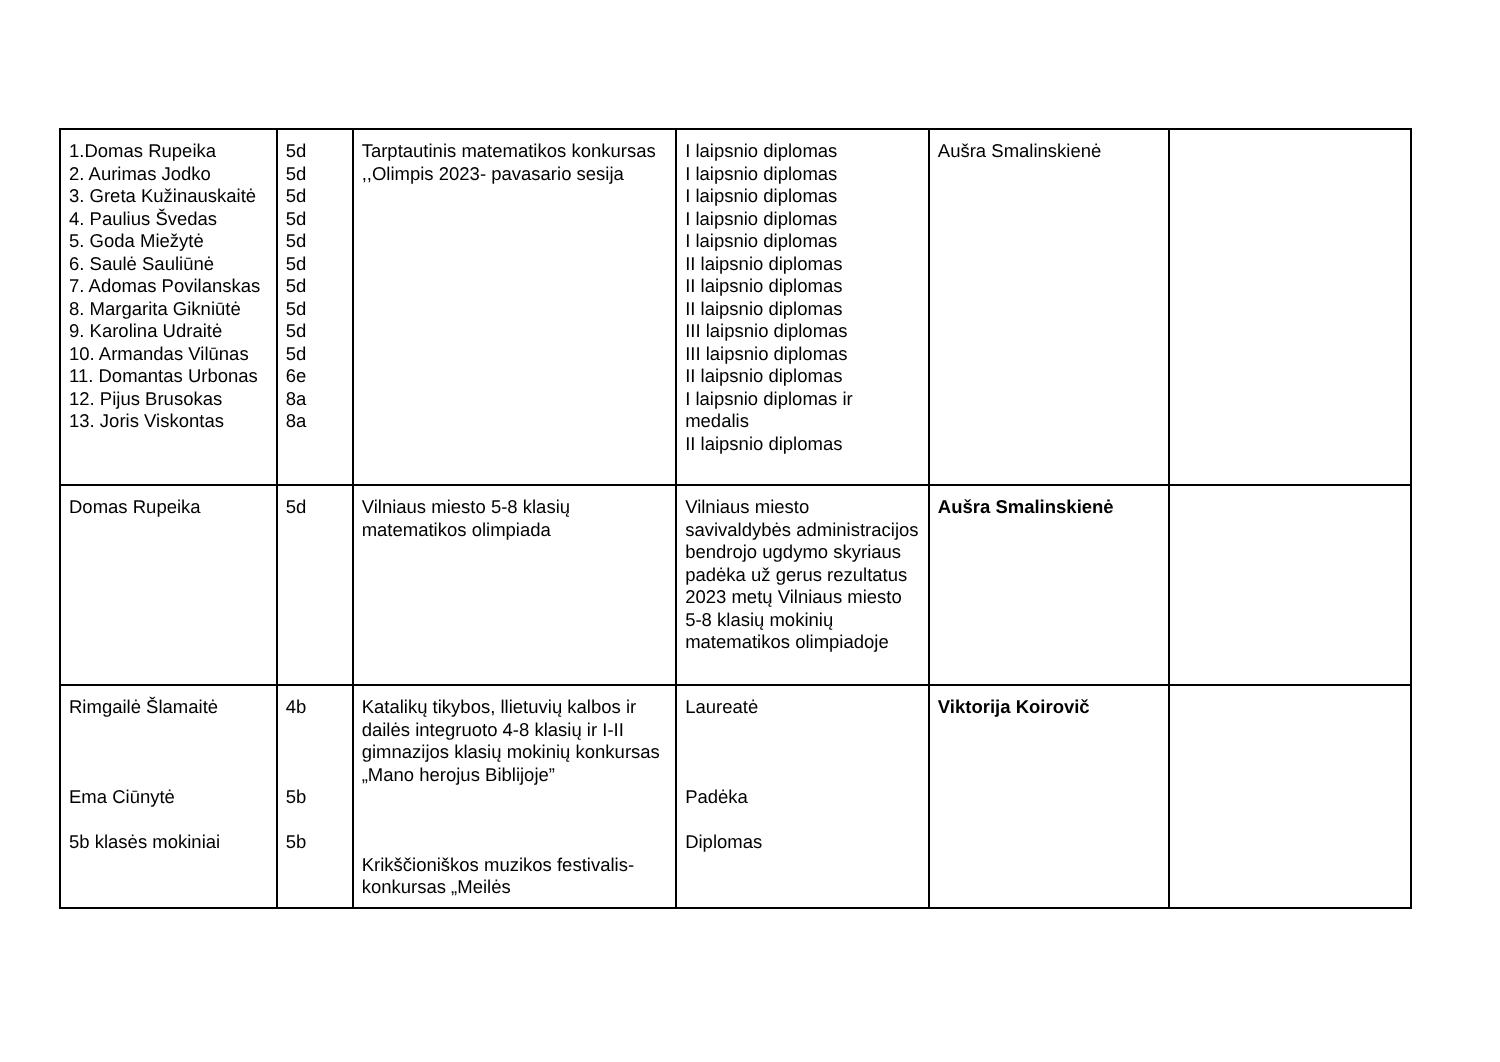| 1.Domas Rupeika 2. Aurimas Jodko 3. Greta Kužinauskaitė 4. Paulius Švedas 5. Goda Miežytė 6. Saulė Sauliūnė 7. Adomas Povilanskas 8. Margarita Gikniūtė 9. Karolina Udraitė 10. Armandas Vilūnas 11. Domantas Urbonas 12. Pijus Brusokas 13. Joris Viskontas | 5d 5d 5d 5d 5d 5d 5d 5d 5d 5d 6e 8a 8a | Tarptautinis matematikos konkursas ,,Olimpis 2023- pavasario sesija | I laipsnio diplomas I laipsnio diplomas I laipsnio diplomas I laipsnio diplomas I laipsnio diplomas II laipsnio diplomas II laipsnio diplomas II laipsnio diplomas III laipsnio diplomas III laipsnio diplomas II laipsnio diplomas I laipsnio diplomas ir medalis II laipsnio diplomas | Aušra Smalinskienė | |
| Domas Rupeika | 5d | Vilniaus miesto 5-8 klasių matematikos olimpiada | Vilniaus miesto savivaldybės administracijos bendrojo ugdymo skyriaus padėka už gerus rezultatus 2023 metų Vilniaus miesto 5-8 klasių mokinių matematikos olimpiadoje | Aušra Smalinskienė | |
| Rimgailė Šlamaitė Ema Ciūnytė 5b klasės mokiniai | 4b 5b 5b | Katalikų tikybos, llietuvių kalbos ir dailės integruoto 4-8 klasių ir I-II gimnazijos klasių mokinių konkursas „Mano herojus Biblijoje” Krikščioniškos muzikos festivalis-konkursas „Meilės | Laureatė Padėka Diplomas | Viktorija Koirovič | |